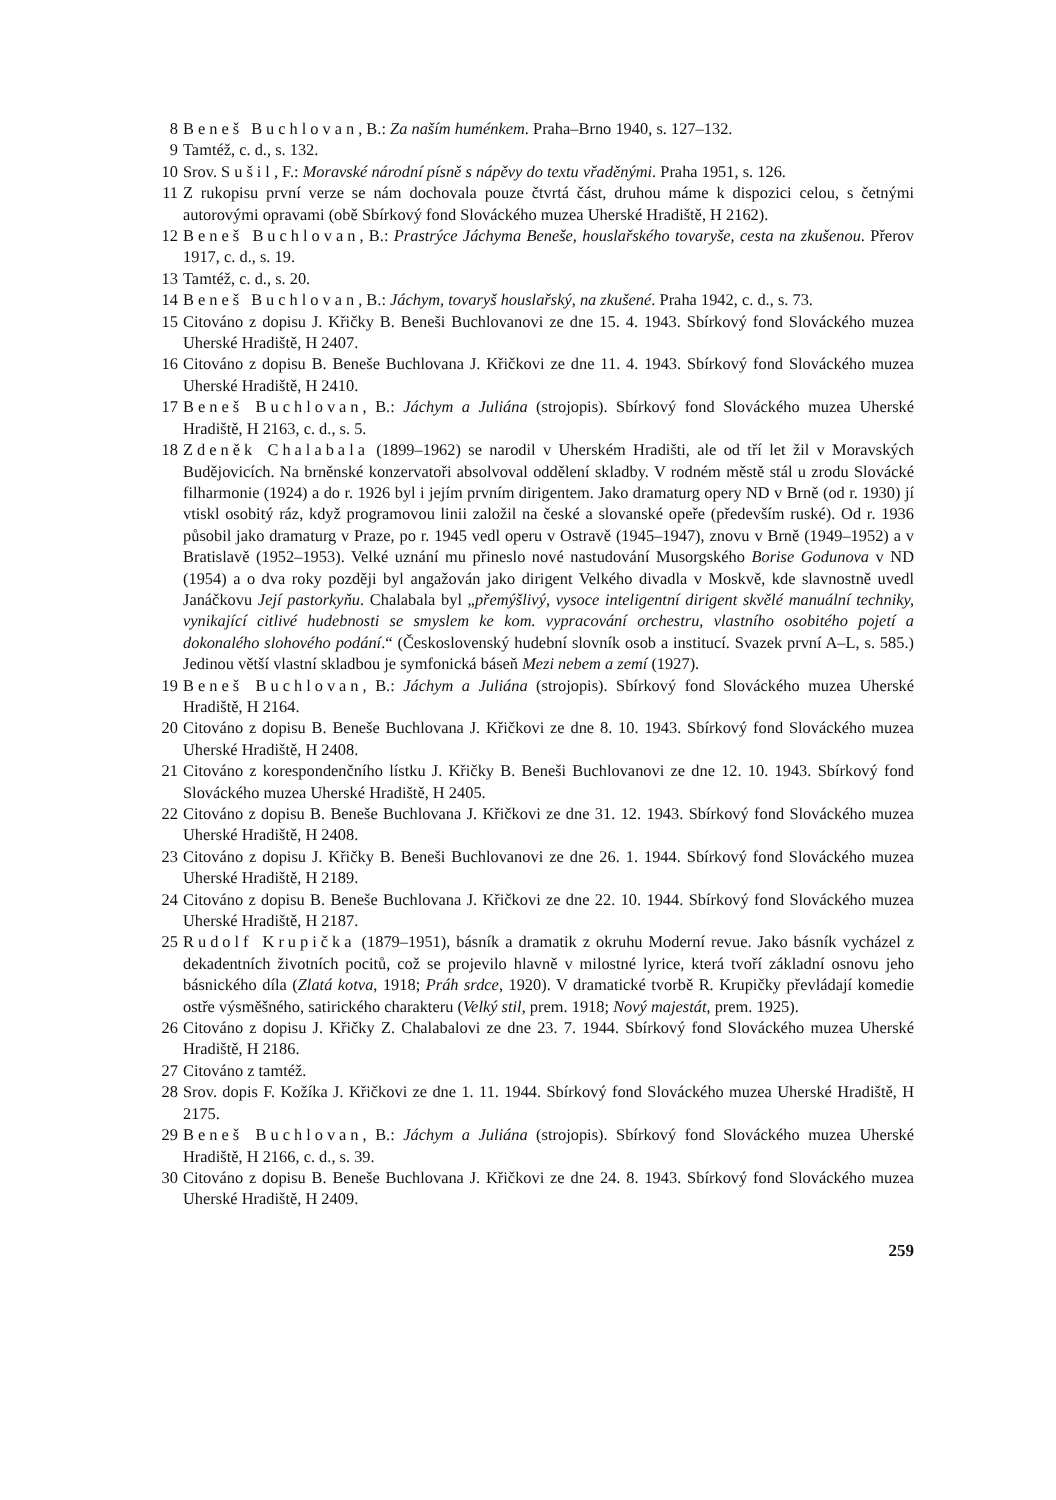8 Beneš Buchlovan, B.: Za naším huménkem. Praha–Brno 1940, s. 127–132.
9 Tamtéž, c. d., s. 132.
10 Srov. Sušil, F.: Moravské národní písně s nápěvy do textu vřaděnými. Praha 1951, s. 126.
11 Z rukopisu první verze se nám dochovala pouze čtvrtá část, druhou máme k dispozici celou, s četnými autorovými opravami (obě Sbírkový fond Slováckého muzea Uherské Hradiště, H 2162).
12 Beneš Buchlovan, B.: Prastrýce Jáchyma Beneše, houslařského tovaryše, cesta na zkušenou. Přerov 1917, c. d., s. 19.
13 Tamtéž, c. d., s. 20.
14 Beneš Buchlovan, B.: Jáchym, tovaryš houslařský, na zkušené. Praha 1942, c. d., s. 73.
15 Citováno z dopisu J. Křičky B. Beneši Buchlovanovi ze dne 15. 4. 1943. Sbírkový fond Slováckého muzea Uherské Hradiště, H 2407.
16 Citováno z dopisu B. Beneše Buchlovana J. Křičkovi ze dne 11. 4. 1943. Sbírkový fond Slováckého muzea Uherské Hradiště, H 2410.
17 Beneš Buchlovan, B.: Jáchym a Juliána (strojopis). Sbírkový fond Slováckého muzea Uherské Hradiště, H 2163, c. d., s. 5.
18 Zdeněk Chalabala (1899–1962) se narodil v Uherském Hradišti, ale od tří let žil v Moravských Budějovicích. Na brněnské konzervatoři absolvoval oddělení skladby. V rodném městě stál u zrodu Slovácké filharmonie (1924) a do r. 1926 byl i jejím prvním dirigentem. Jako dramaturg opery ND v Brně (od r. 1930) jí vtiskl osobitý ráz, když programovou linii založil na české a slovanské opeře (především ruské). Od r. 1936 působil jako dramaturg v Praze, po r. 1945 vedl operu v Ostravě (1945–1947), znovu v Brně (1949–1952) a v Bratislavě (1952–1953). Velké uznání mu přineslo nové nastudování Musorgského Borise Godunova v ND (1954) a o dva roky později byl angažován jako dirigent Velkého divadla v Moskvě, kde slavnostně uvedl Janáčkovu Její pastorkyňu. Chalabala byl „přemýšlivý, vysoce inteligentní dirigent skvělé manuální techniky, vynikající citlivé hudebnosti se smyslem ke kom. vypracování orchestru, vlastního osobitého pojetí a dokonalého slohového podání.“ (Československý hudební slovník osob a institucí. Svazek první A–L, s. 585.) Jedinou větší vlastní skladbou je symfonická báseň Mezi nebem a zemí (1927).
19 Beneš Buchlovan, B.: Jáchym a Juliána (strojopis). Sbírkový fond Slováckého muzea Uherské Hradiště, H 2164.
20 Citováno z dopisu B. Beneše Buchlovana J. Křičkovi ze dne 8. 10. 1943. Sbírkový fond Slováckého muzea Uherské Hradiště, H 2408.
21 Citováno z korespondenčního lístku J. Křičky B. Beneši Buchlovanovi ze dne 12. 10. 1943. Sbírkový fond Slováckého muzea Uherské Hradiště, H 2405.
22 Citováno z dopisu B. Beneše Buchlovana J. Křičkovi ze dne 31. 12. 1943. Sbírkový fond Slováckého muzea Uherské Hradiště, H 2408.
23 Citováno z dopisu J. Křičky B. Beneši Buchlovanovi ze dne 26. 1. 1944. Sbírkový fond Slováckého muzea Uherské Hradiště, H 2189.
24 Citováno z dopisu B. Beneše Buchlovana J. Křičkovi ze dne 22. 10. 1944. Sbírkový fond Slováckého muzea Uherské Hradiště, H 2187.
25 Rudolf Krupička (1879–1951), básník a dramatik z okruhu Moderní revue. Jako básník vycházel z dekadentních životních pocitů, což se projevilo hlavně v milostné lyrice, která tvoří základní osnovu jeho básnického díla (Zlatá kotva, 1918; Práh srdce, 1920). V dramatické tvorbě R. Krupičky převládají komedie ostře výsměšného, satirického charakteru (Velký stil, prem. 1918; Nový majestát, prem. 1925).
26 Citováno z dopisu J. Křičky Z. Chalabalovi ze dne 23. 7. 1944. Sbírkový fond Slováckého muzea Uherské Hradiště, H 2186.
27 Citováno z tamtéž.
28 Srov. dopis F. Kožíka J. Křičkovi ze dne 1. 11. 1944. Sbírkový fond Slováckého muzea Uherské Hradiště, H 2175.
29 Beneš Buchlovan, B.: Jáchym a Juliána (strojopis). Sbírkový fond Slováckého muzea Uherské Hradiště, H 2166, c. d., s. 39.
30 Citováno z dopisu B. Beneše Buchlovana J. Křičkovi ze dne 24. 8. 1943. Sbírkový fond Slováckého muzea Uherské Hradiště, H 2409.
259